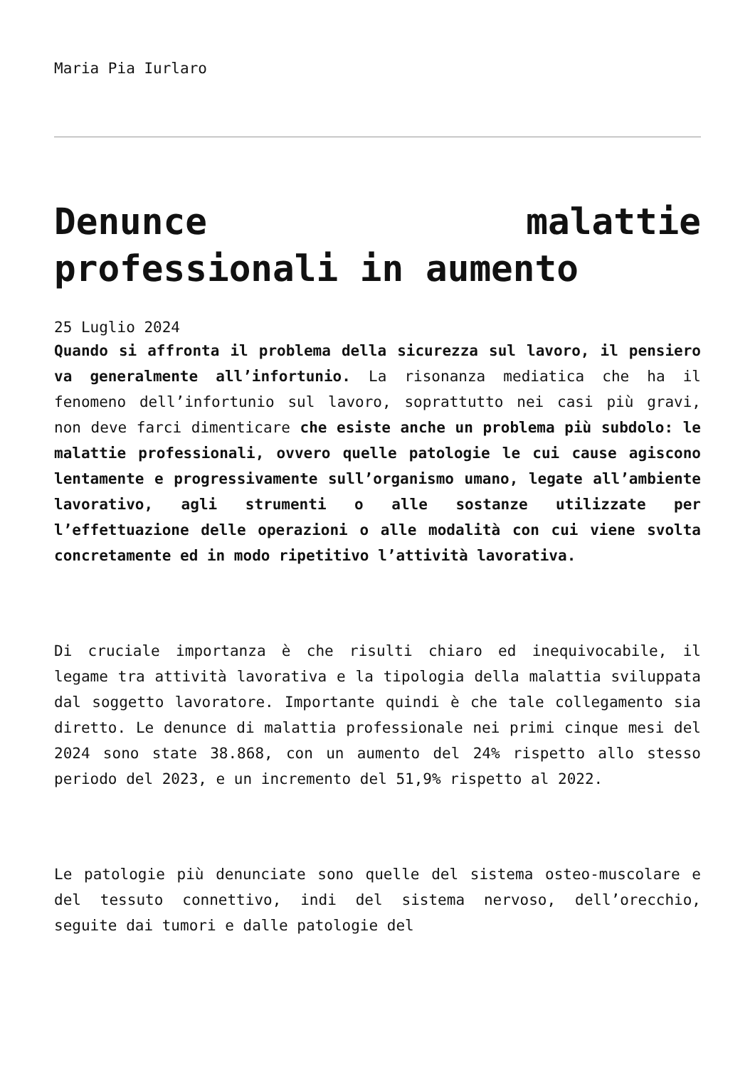Maria Pia Iurlaro
Denunce malattie professionali in aumento
25 Luglio 2024
Quando si affronta il problema della sicurezza sul lavoro, il pensiero va generalmente all’infortunio. La risonanza mediatica che ha il fenomeno dell’infortunio sul lavoro, soprattutto nei casi più gravi, non deve farci dimenticare che esiste anche un problema più subdolo: le malattie professionali, ovvero quelle patologie le cui cause agiscono lentamente e progressivamente sull’organismo umano, legate all’ambiente lavorativo, agli strumenti o alle sostanze utilizzate per l’effettuazione delle operazioni o alle modalità con cui viene svolta concretamente ed in modo ripetitivo l’attività lavorativa.
Di cruciale importanza è che risulti chiaro ed inequivocabile, il legame tra attività lavorativa e la tipologia della malattia sviluppata dal soggetto lavoratore. Importante quindi è che tale collegamento sia diretto. Le denunce di malattia professionale nei primi cinque mesi del 2024 sono state 38.868, con un aumento del 24% rispetto allo stesso periodo del 2023, e un incremento del 51,9% rispetto al 2022.
Le patologie più denunciate sono quelle del sistema osteo-muscolare e del tessuto connettivo, indi del sistema nervoso, dell’orecchio, seguite dai tumori e dalle patologie del